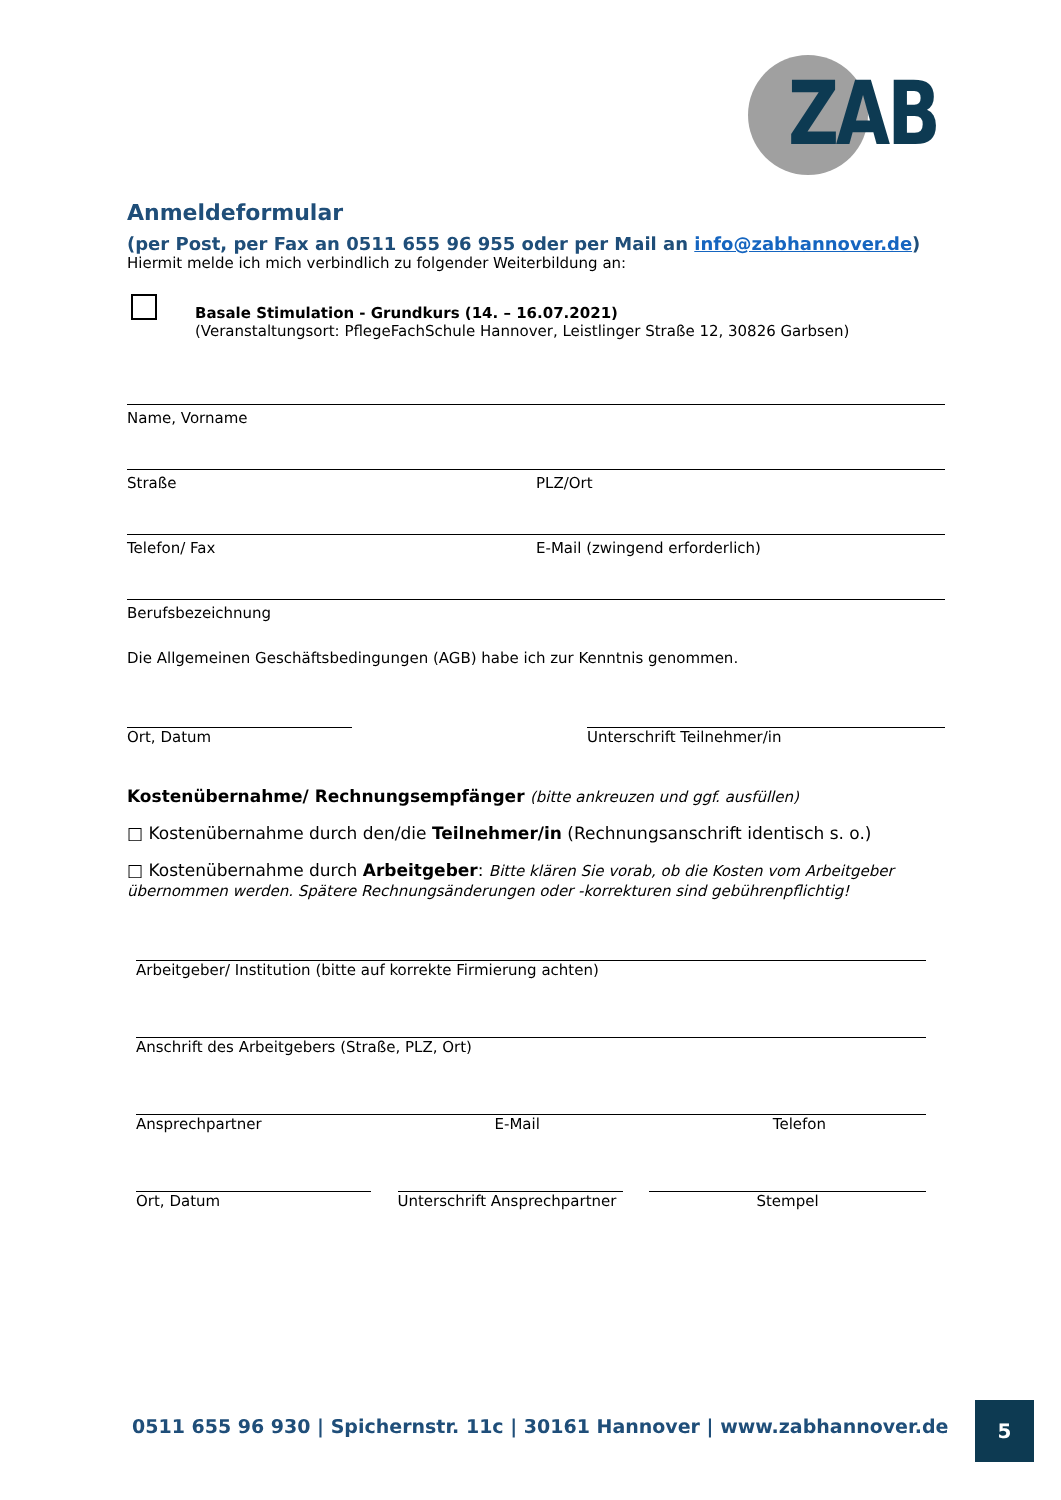ZAB
Anmeldeformular
(per Post, per Fax an 0511 655 96 955 oder per Mail an info@zabhannover.de)
Hiermit melde ich mich verbindlich zu folgender Weiterbildung an:
Basale Stimulation - Grundkurs (14. – 16.07.2021)
(Veranstaltungsort: PflegeFachSchule Hannover, Leistlinger Straße 12, 30826 Garbsen)
Name, Vorname
Straße PLZ/Ort
Telefon/ Fax E-Mail (zwingend erforderlich)
Berufsbezeichnung
Die Allgemeinen Geschäftsbedingungen (AGB) habe ich zur Kenntnis genommen.
Ort, Datum Unterschrift Teilnehmer/in
Kostenübernahme/ Rechnungsempfänger (bitte ankreuzen und ggf. ausfüllen)
□ Kostenübernahme durch den/die Teilnehmer/in (Rechnungsanschrift identisch s. o.)
□ Kostenübernahme durch Arbeitgeber: Bitte klären Sie vorab, ob die Kosten vom Arbeitgeber übernommen werden. Spätere Rechnungsänderungen oder -korrekturen sind gebührenpflichtig!
Arbeitgeber/ Institution (bitte auf korrekte Firmierung achten)
Anschrift des Arbeitgebers (Straße, PLZ, Ort)
Ansprechpartner E-Mail Telefon
Ort, Datum Unterschrift Ansprechpartner
Stempel
0511 655 96 930 | Spichernstr. 11c | 30161 Hannover | www.zabhannover.de
5